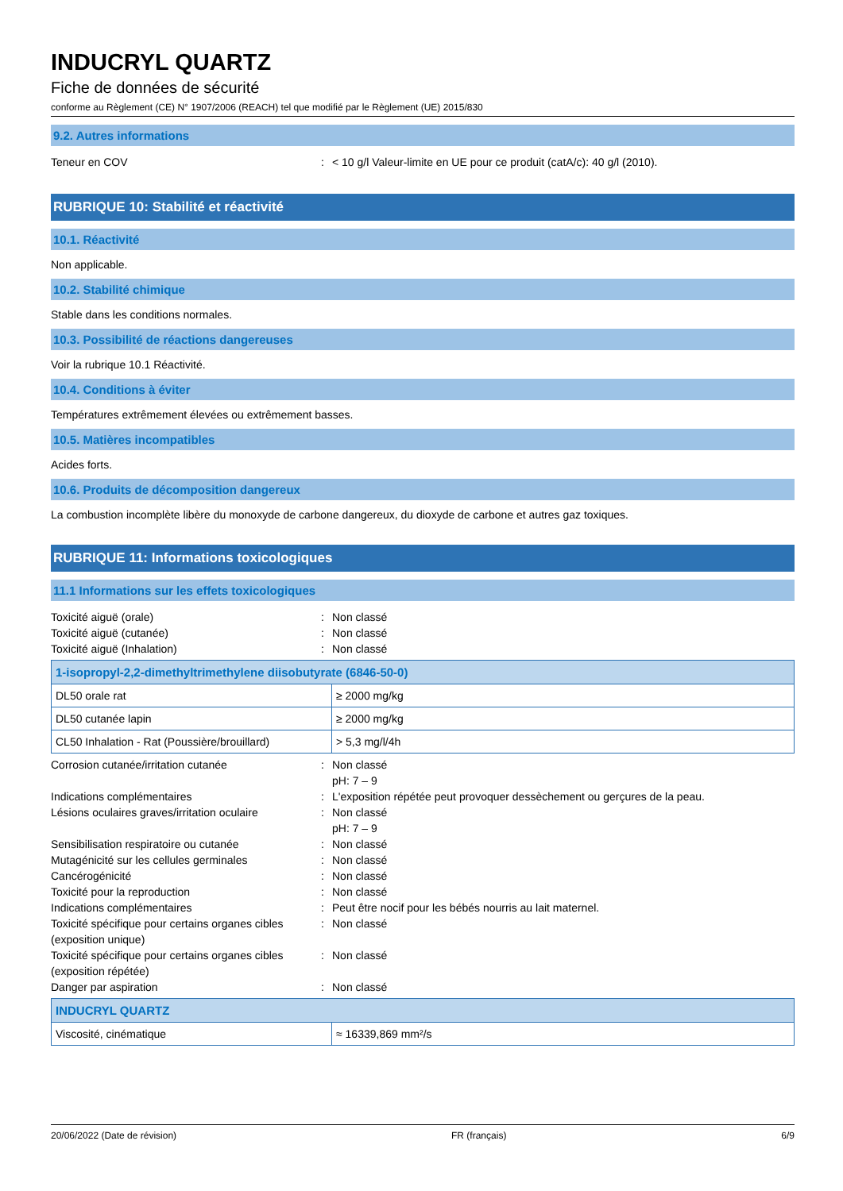INDUCRYL QUARTZ
Fiche de données de sécurité
conforme au Règlement (CE) N° 1907/2006 (REACH) tel que modifié par le Règlement (UE) 2015/830
9.2. Autres informations
Teneur en COV : < 10 g/l Valeur-limite en UE pour ce produit (catA/c): 40 g/l (2010).
RUBRIQUE 10: Stabilité et réactivité
10.1. Réactivité
Non applicable.
10.2. Stabilité chimique
Stable dans les conditions normales.
10.3. Possibilité de réactions dangereuses
Voir la rubrique 10.1 Réactivité.
10.4. Conditions à éviter
Températures extrêmement élevées ou extrêmement basses.
10.5. Matières incompatibles
Acides forts.
10.6. Produits de décomposition dangereux
La combustion incomplète libère du monoxyde de carbone dangereux, du dioxyde de carbone et autres gaz toxiques.
RUBRIQUE 11: Informations toxicologiques
11.1 Informations sur les effets toxicologiques
Toxicité aiguë (orale) : Non classé
Toxicité aiguë (cutanée) : Non classé
Toxicité aiguë (Inhalation) : Non classé
| 1-isopropyl-2,2-dimethyltrimethylene diisobutyrate (6846-50-0) | |
| --- | --- |
| DL50 orale rat | ≥ 2000 mg/kg |
| DL50 cutanée lapin | ≥ 2000 mg/kg |
| CL50 Inhalation - Rat (Poussière/brouillard) | > 5,3 mg/l/4h |
Corrosion cutanée/irritation cutanée : Non classé
pH: 7 – 9
Indications complémentaires : L'exposition répétée peut provoquer dessèchement ou gerçures de la peau.
Lésions oculaires graves/irritation oculaire
: Non classé
pH: 7 – 9
Sensibilisation respiratoire ou cutanée : Non classé
Mutagénicité sur les cellules germinales : Non classé
Cancérogénicité : Non classé
Toxicité pour la reproduction : Non classé
Indications complémentaires : Peut être nocif pour les bébés nourris au lait maternel.
Toxicité spécifique pour certains organes cibles (exposition unique)
: Non classé
Toxicité spécifique pour certains organes cibles (exposition répétée)
: Non classé
Danger par aspiration : Non classé
| INDUCRYL QUARTZ | |
| --- | --- |
| Viscosité, cinématique | ≈ 16339,869 mm²/s |
20/06/2022 (Date de révision) FR (français) 6/9